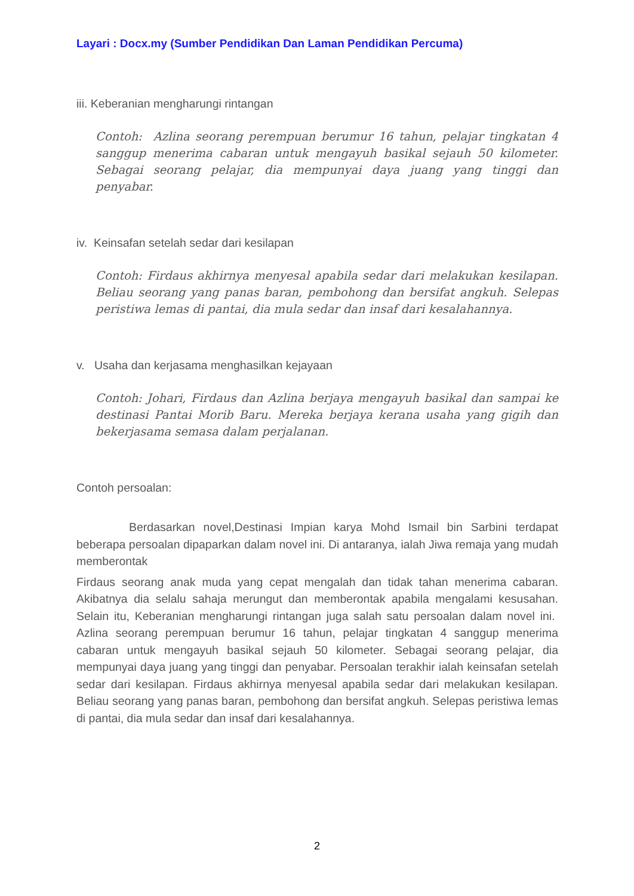Layari : Docx.my (Sumber Pendidikan Dan Laman Pendidikan Percuma)
iii. Keberanian mengharungi rintangan
Contoh: Azlina seorang perempuan berumur 16 tahun, pelajar tingkatan 4 sanggup menerima cabaran untuk mengayuh basikal sejauh 50 kilometer. Sebagai seorang pelajar, dia mempunyai daya juang yang tinggi dan penyabar.
iv. Keinsafan setelah sedar dari kesilapan
Contoh: Firdaus akhirnya menyesal apabila sedar dari melakukan kesilapan. Beliau seorang yang panas baran, pembohong dan bersifat angkuh. Selepas peristiwa lemas di pantai, dia mula sedar dan insaf dari kesalahannya.
v. Usaha dan kerjasama menghasilkan kejayaan
Contoh: Johari, Firdaus dan Azlina berjaya mengayuh basikal dan sampai ke destinasi Pantai Morib Baru. Mereka berjaya kerana usaha yang gigih dan bekerjasama semasa dalam perjalanan.
Contoh persoalan:
Berdasarkan novel,Destinasi Impian karya Mohd Ismail bin Sarbini terdapat beberapa persoalan dipaparkan dalam novel ini. Di antaranya, ialah Jiwa remaja yang mudah memberontak
Firdaus seorang anak muda yang cepat mengalah dan tidak tahan menerima cabaran. Akibatnya dia selalu sahaja merungut dan memberontak apabila mengalami kesusahan. Selain itu, Keberanian mengharungi rintangan juga salah satu persoalan dalam novel ini. Azlina seorang perempuan berumur 16 tahun, pelajar tingkatan 4 sanggup menerima cabaran untuk mengayuh basikal sejauh 50 kilometer. Sebagai seorang pelajar, dia mempunyai daya juang yang tinggi dan penyabar. Persoalan terakhir ialah keinsafan setelah sedar dari kesilapan. Firdaus akhirnya menyesal apabila sedar dari melakukan kesilapan. Beliau seorang yang panas baran, pembohong dan bersifat angkuh. Selepas peristiwa lemas di pantai, dia mula sedar dan insaf dari kesalahannya.
2